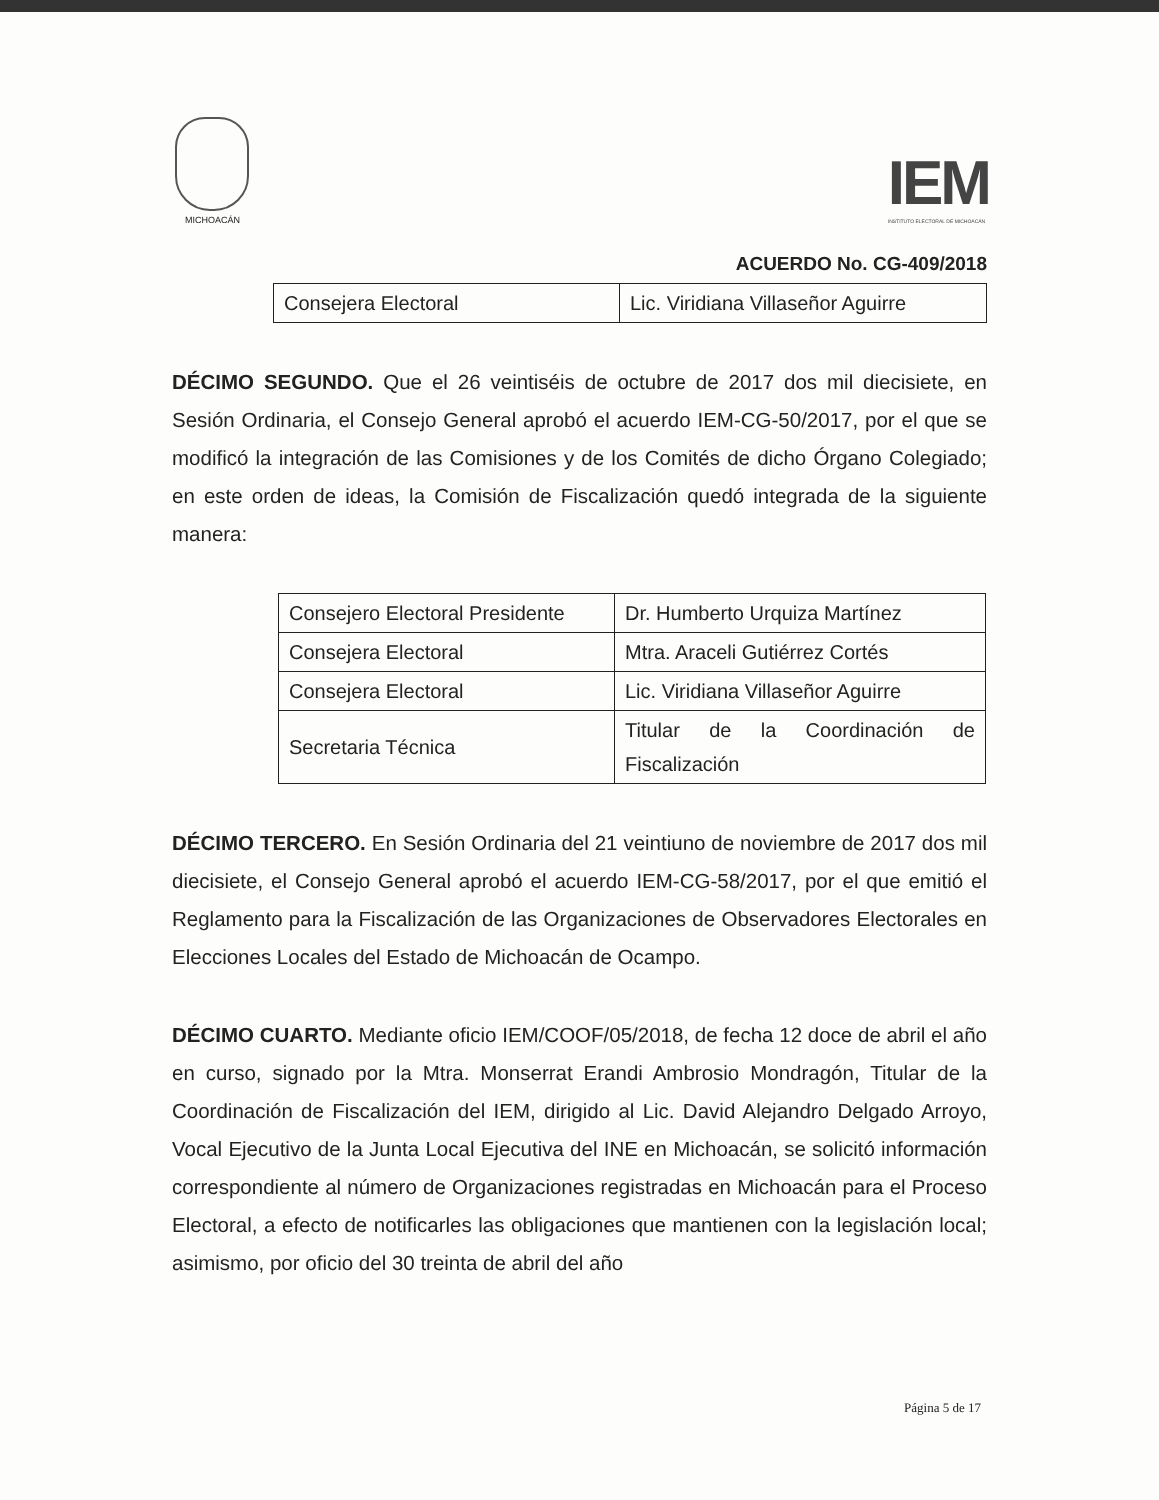MICHOACÁN
IEM
INSTITUTO ELECTORAL DE MICHOACÁN
ACUERDO No. CG-409/2018
| Consejera Electoral | Lic. Viridiana Villaseñor Aguirre |
DÉCIMO SEGUNDO. Que el 26 veintiséis de octubre de 2017 dos mil diecisiete, en Sesión Ordinaria, el Consejo General aprobó el acuerdo IEM-CG-50/2017, por el que se modificó la integración de las Comisiones y de los Comités de dicho Órgano Colegiado; en este orden de ideas, la Comisión de Fiscalización quedó integrada de la siguiente manera:
| Consejero Electoral Presidente | Dr. Humberto Urquiza Martínez |
| Consejera Electoral | Mtra. Araceli Gutiérrez Cortés |
| Consejera Electoral | Lic. Viridiana Villaseñor Aguirre |
| Secretaria Técnica | Titular de la Coordinación de Fiscalización |
DÉCIMO TERCERO. En Sesión Ordinaria del 21 veintiuno de noviembre de 2017 dos mil diecisiete, el Consejo General aprobó el acuerdo IEM-CG-58/2017, por el que emitió el Reglamento para la Fiscalización de las Organizaciones de Observadores Electorales en Elecciones Locales del Estado de Michoacán de Ocampo.
DÉCIMO CUARTO. Mediante oficio IEM/COOF/05/2018, de fecha 12 doce de abril el año en curso, signado por la Mtra. Monserrat Erandi Ambrosio Mondragón, Titular de la Coordinación de Fiscalización del IEM, dirigido al Lic. David Alejandro Delgado Arroyo, Vocal Ejecutivo de la Junta Local Ejecutiva del INE en Michoacán, se solicitó información correspondiente al número de Organizaciones registradas en Michoacán para el Proceso Electoral, a efecto de notificarles las obligaciones que mantienen con la legislación local; asimismo, por oficio del 30 treinta de abril del año
Página 5 de 17